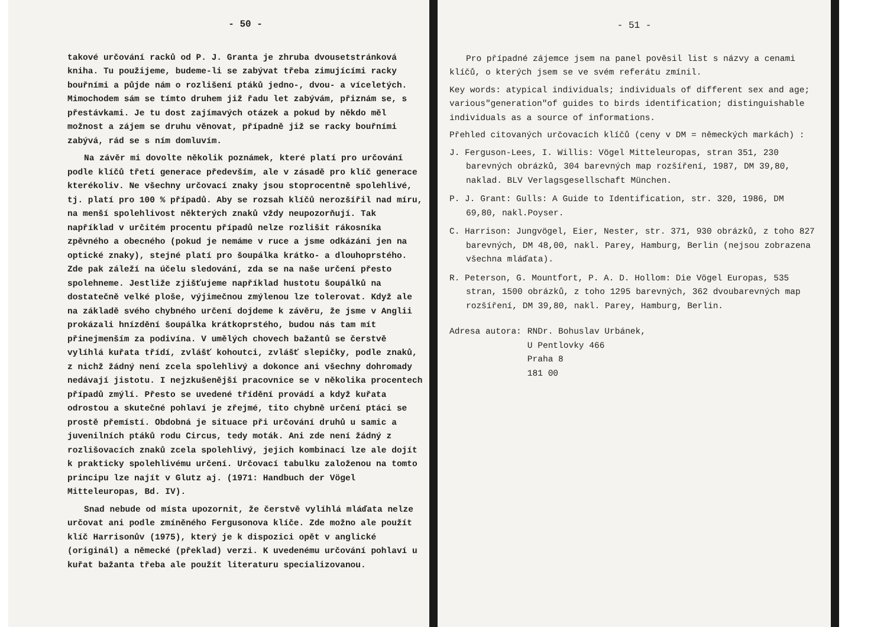- 50 -
takové určování racků od P. J. Granta je zhruba dvousetstránková kniha. Tu použijeme, budeme-li se zabývat třeba zimujícími racky bouřními a půjde nám o rozlišení ptáků jedno-, dvou- a víceletých. Mimochodem sám se tímto druhem již řadu let zabývám, přiznám se, s přestávkami. Je tu dost zajímavých otázek a pokud by někdo měl možnost a zájem se druhu věnovat, případně již se racky bouřními zabývá, rád se s ním domluvím.
Na závěr mi dovolte několik poznámek, které platí pro určování podle klíčů třetí generace především, ale v zásadě pro klíč generace kterékoliv. Ne všechny určovací znaky jsou stoprocentně spolehlivé, tj. platí pro 100 % případů. Aby se rozsah klíčů nerozšířil nad míru, na menší spolehlivost některých znaků vždy neupozorňují. Tak například v určitém procentu případů nelze rozlišit rákosníka zpěvného a obecného (pokud je nemáme v ruce a jsme odkázáni jen na optické znaky), stejné platí pro šoupálka krátko- a dlouhoprstého. Zde pak záleží na účelu sledování, zda se na naše určení přesto spolehneme. Jestliže zjišťujeme například hustotu šoupálků na dostatečně velké ploše, výjimečnou zmýlenou lze tolerovat. Když ale na základě svého chybného určení dojdeme k závěru, že jsme v Anglii prokázali hnízdění šoupálka krátkoprstého, budou nás tam mít přinejmenším za podivína. V umělých chovech bažantů se čerstvě vylíhlá kuřata třídí, zvlášť kohoutci, zvlášť slepičky, podle znaků, z nichž žádný není zcela spolehlivý a dokonce ani všechny dohromady nedávají jistotu. I nejzkušenější pracovnice se v několika procentech případů zmýlí. Přesto se uvedené třídění provádí a když kuřata odrostou a skutečné pohlaví je zřejmé, tito chybně určení ptáci se prostě přemístí. Obdobná je situace při určování druhů u samic a juvenilních ptáků rodu Circus, tedy moták. Ani zde není žádný z rozlišovacích znaků zcela spolehlivý, jejich kombinací lze ale dojít k prakticky spolehlivému určení. Určovací tabulku založenou na tomto principu lze najít v Glutz aj. (1971: Handbuch der Vögel Mitteleuropas, Bd. IV).
Snad nebude od místa upozornit, že čerstvě vylíhlá mláďata nelze určovat ani podle zmíněného Fergusonova klíče. Zde možno ale použít klíč Harrisonův (1975), který je k dispozici opět v anglické (originál) a německé (překlad) verzi. K uvedenému určování pohlaví u kuřat bažanta třeba ale použít literaturu specializovanou.
- 51 -
Pro případné zájemce jsem na panel pověsil list s názvy a cenami klíčů, o kterých jsem se ve svém referátu zmínil.
Key words: atypical individuals; individuals of different sex and age; various"generation"of guides to birds identification; distinguishable individuals as a source of informations.
Přehled citovaných určovacích klíčů (ceny v DM = německých markách) :
J. Ferguson-Lees, I. Willis: Vögel Mitteleuropas, stran 351, 230 barevných obrázků, 304 barevných map rozšíření, 1987, DM 39,80, naklad. BLV Verlagsgesellschaft München.
P. J. Grant: Gulls: A Guide to Identification, str. 320, 1986, DM 69,80, nakl.Poyser.
C. Harrison: Jungvögel, Eier, Nester, str. 371, 930 obrázků, z toho 827 barevných, DM 48,00, nakl. Parey, Hamburg, Berlin (nejsou zobrazena všechna mláďata).
R. Peterson, G. Mountfort, P. A. D. Hollom: Die Vögel Europas, 535 stran, 1500 obrázků, z toho 1295 barevných, 362 dvoubarevných map rozšíření, DM 39,80, nakl. Parey, Hamburg, Berlin.
Adresa autora: RNDr. Bohuslav Urbánek,
U Pentlovky 466
Praha 8
181 00